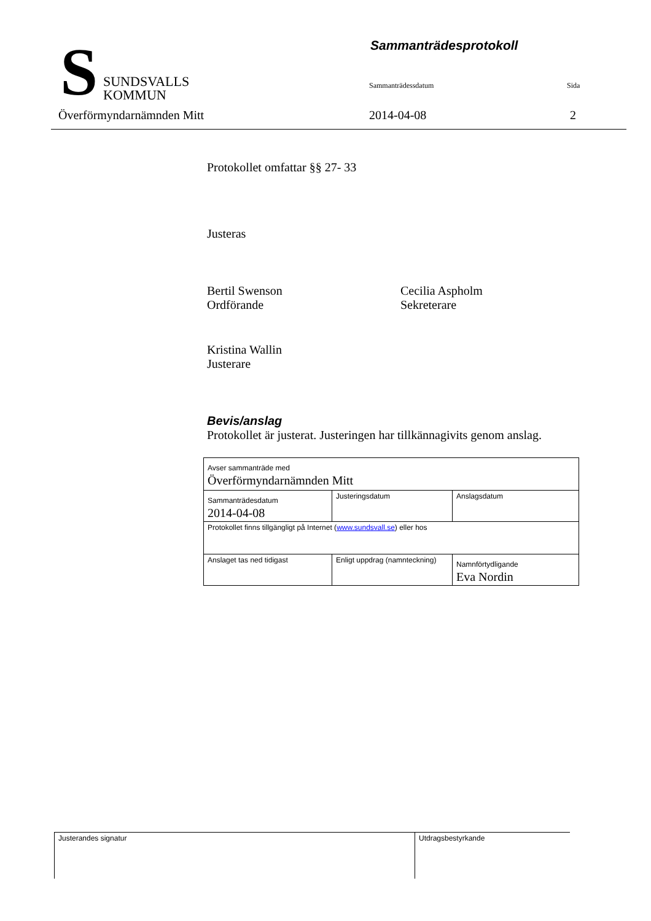S
SUNDSVALLS
KOMMUN
Sammanträdesprotokoll
Sammanträdessdatum Sida
Överförmyndarnämnden Mitt 2014-04-08 2
Protokollet omfattar §§ 27- 33
Justeras
Bertil Swenson
Ordförande
Cecilia Aspholm
Sekreterare
Kristina Wallin
Justerare
Bevis/anslag
Protokollet är justerat. Justeringen har tillkännagivits genom anslag.
| Avser sammanträde med Överförmyndarnämnden Mitt | | |
| Sammanträdesdatum 2014-04-08 | Justeringsdatum | Anslagsdatum |
| Protokollet finns tillgängligt på Internet ( www.sundsvall.se ) eller hos | | |
| Anslaget tas ned tidigast | Enligt uppdrag (namnteckning) | Namnförtydligande Eva Nordin |
Justerandes signatur Utdragsbestyrkande